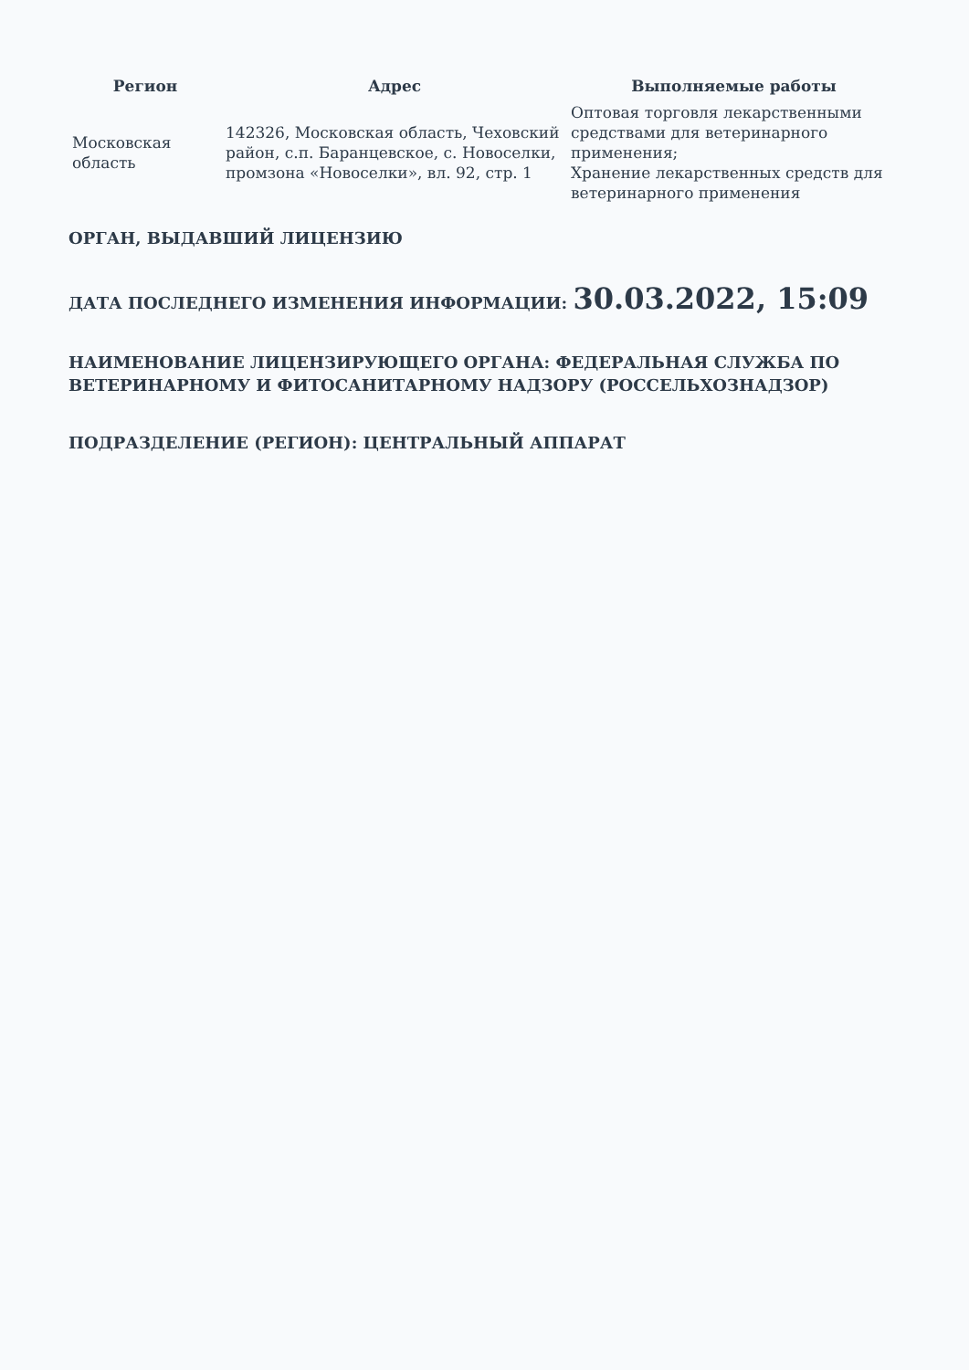| Регион | Адрес | Выполняемые работы |
| --- | --- | --- |
| Московская область | 142326, Московская область, Чеховский район, с.п. Баранцевское, с. Новоселки, промзона «Новоселки», вл. 92, стр. 1 | Оптовая торговля лекарственными средствами для ветеринарного применения; Хранение лекарственных средств для ветеринарного применения |
ОРГАН, ВЫДАВШИЙ ЛИЦЕНЗИЮ
ДАТА ПОСЛЕДНЕГО ИЗМЕНЕНИЯ ИНФОРМАЦИИ: 30.03.2022, 15:09
НАИМЕНОВАНИЕ ЛИЦЕНЗИРУЮЩЕГО ОРГАНА: ФЕДЕРАЛЬНАЯ СЛУЖБА ПО ВЕТЕРИНАРНОМУ И ФИТОСАНИТАРНОМУ НАДЗОРУ (РОССЕЛЬХОЗНАДЗОР)
ПОДРАЗДЕЛЕНИЕ (РЕГИОН): ЦЕНТРАЛЬНЫЙ АППАРАТ